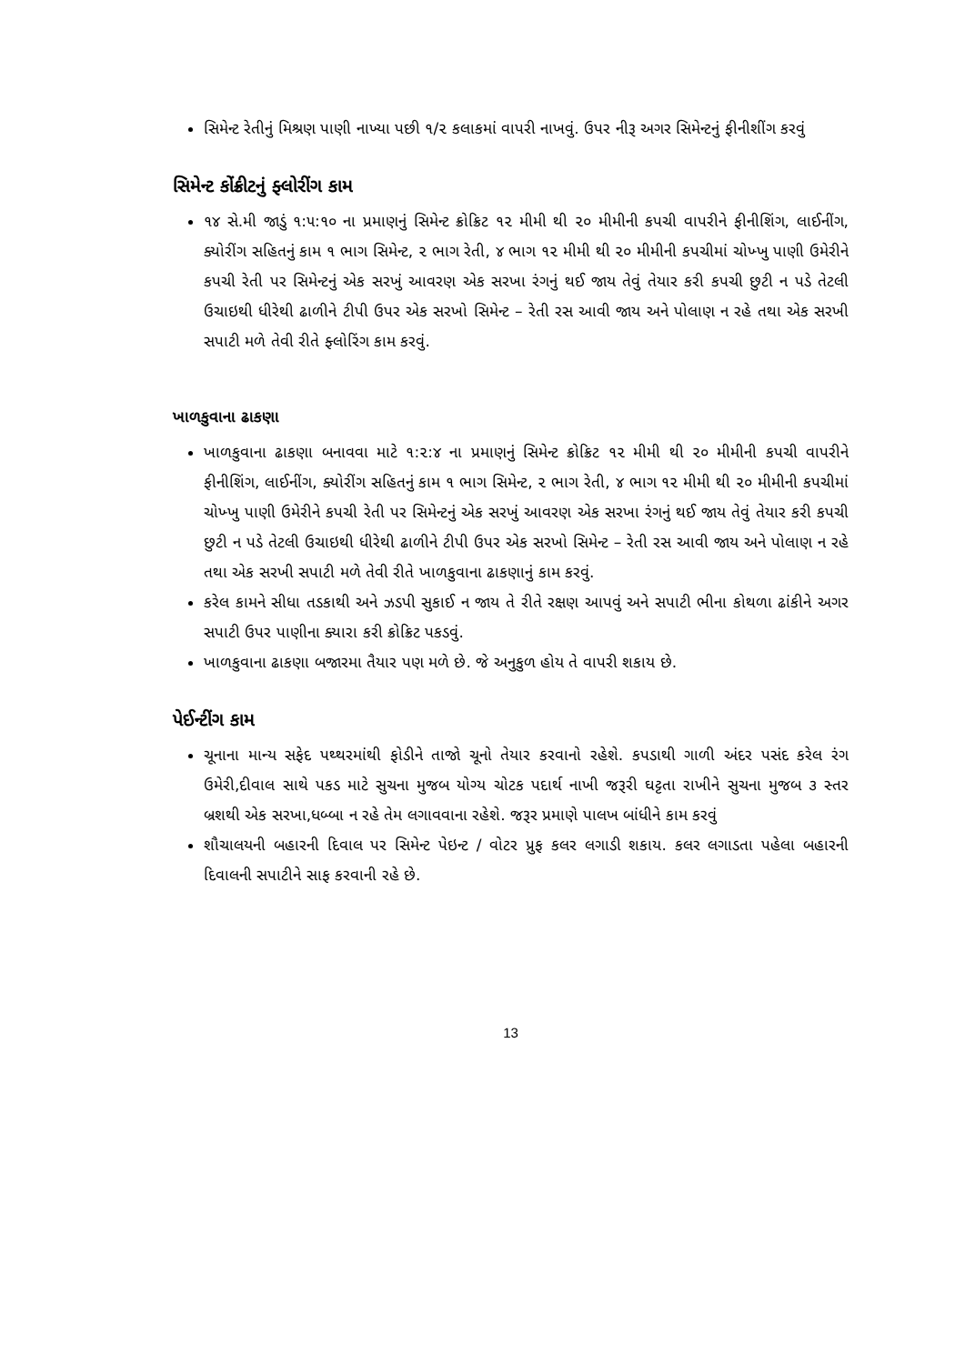સિમેન્ટ રેતીનું મિશ્રણ પાણી નાખ્યા પછી ૧/૨ કલાકમાં વાપરી નાખવું. ઉપર નીરૂ અગર સિમેન્ટનું ફીનીશીંગ કરવું
સિમેન્ટ કોંક્રીટનું ફ્લોરીંગ કામ
૧૪ સે.મી જાડું ૧:૫:૧૦ ના પ્રમાણનું સિમેન્ટ ક્રોક્રિટ ૧૨ મીમી થી ૨૦ મીમીની કપચી વાપરીને ફીનીશિંગ, લાઈનીંગ, ક્યોરીંગ સહિતનું કામ ૧ ભાગ સિમેન્ટ, ૨ ભાગ રેતી, ૪ ભાગ ૧૨ મીમી થી ૨૦ મીમીની કપચીમાં ચોખ્ખુ પાણી ઉમેરીને કપચી રેતી પર સિમેન્ટનું એક સરખું આવરણ એક સરખા રંગનું થઈ જાય તેવું તેયાર કરી કપચી છુટી ન પડે તેટલી ઉચાઇથી ધીરેથી ઢાળીને ટીપી ઉપર એક સરખો સિમેન્ટ – રેતી રસ આવી જાય અને પોલાણ ન રહે તથા એક સરખી સપાટી મળે તેવી રીતે ફ્લોરિંગ કામ કરવું.
ખાળકુવાના ઢાકણા
ખાળકુવાના ઢાકણા બનાવવા માટે ૧:૨:૪ ના પ્રમાણનું સિમેન્ટ ક્રોક્રિટ ૧૨ મીમી થી ૨૦ મીમીની કપચી વાપરીને ફીનીશિંગ, લાઈનીંગ, ક્યોરીંગ સહિતનું કામ ૧ ભાગ સિમેન્ટ, ૨ ભાગ રેતી, ૪ ભાગ ૧૨ મીમી થી ૨૦ મીમીની કપચીમાં ચોખ્ખુ પાણી ઉમેરીને કપચી રેતી પર સિમેન્ટનું એક સરખું આવરણ એક સરખા રંગનું થઈ જાય તેવું તેયાર કરી કપચી છુટી ન પડે તેટલી ઉચાઇથી ધીરેથી ઢાળીને ટીપી ઉપર એક સરખો સિમેન્ટ – રેતી રસ આવી જાય અને પોલાણ ન રહે તથા એક સરખી સપાટી મળે તેવી રીતે ખાળકુવાના ઢાકણાનું કામ કરવું.
કરેલ કામને સીધા તડકાથી અને ઝડપી સુકાઈ ન જાય તે રીતે રક્ષણ આપવું અને સપાટી ભીના કોથળા ઢાંકીને અગર સપાટી ઉપર પાણીના ક્યારા કરી ક્રોક્રિટ પકડવું.
ખાળકુવાના ઢાકણા બજારમા તૈયાર પણ મળે છે. જે અનુકુળ હોય તે વાપરી શકાય છે.
પેઈન્ટીંગ કામ
ચૂનાના માન્ય સફેદ પથ્થરમાંથી ફોડીને તાજો ચૂનો તેયાર કરવાનો રહેશે. કપડાથી ગાળી અંદર પસંદ કરેલ રંગ ઉમેરી,દીવાલ સાથે પકડ માટે સુચના મુજબ યોગ્ય ચોટક પદાર્થ નાખી જરૂરી ઘટ્ટતા રાખીને સુચના મુજબ ૩ સ્તર બ્રશથી એક સરખા,ધબ્બા ન રહે તેમ લગાવવાના રહેશે. જરૂર પ્રમાણે પાલખ બાંધીને કામ કરવું
શૌચાલયની બહારની દિવાલ પર સિમેન્ટ પેઇન્ટ / વોટર પ્રુફ કલર લગાડી શકાય. કલર લગાડતા પહેલા બહારની દિવાલની સપાટીને સાફ કરવાની રહે છે.
13